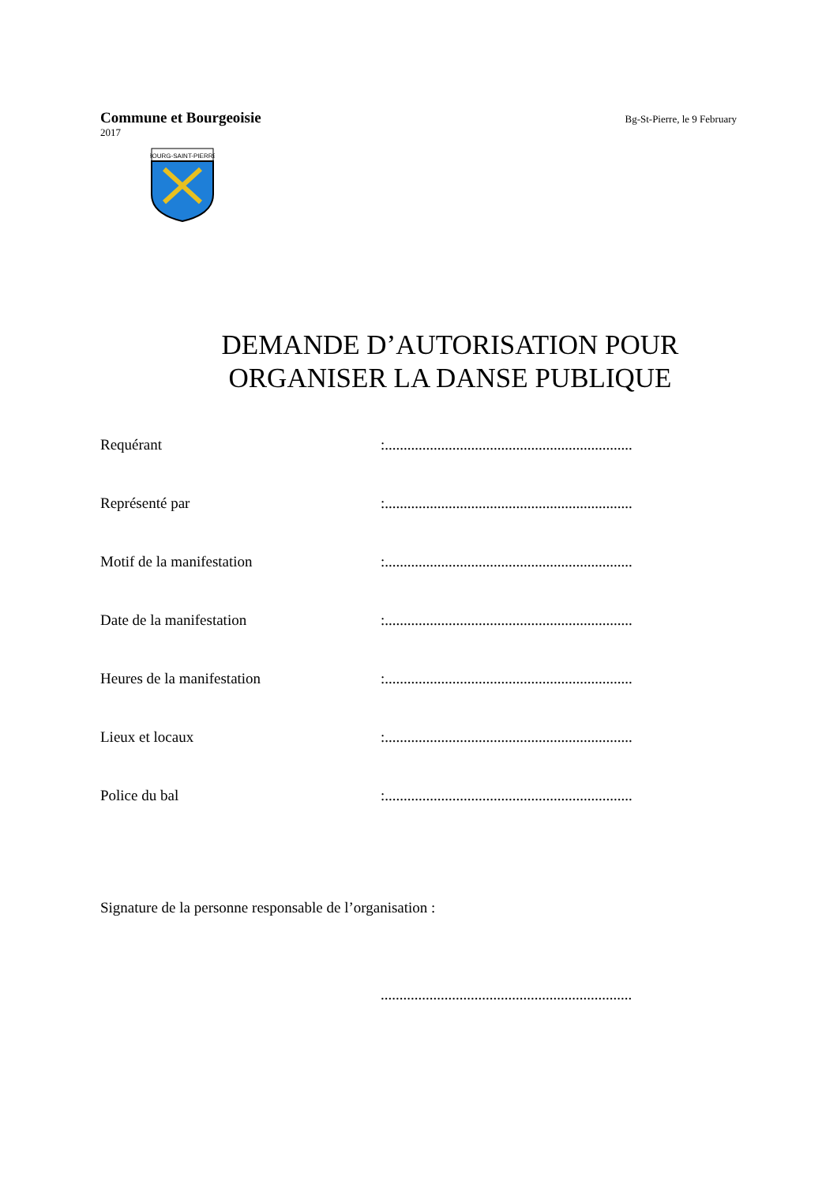Commune et Bourgeoisie Bg-St-Pierre, le 9 February
2017
BOURG-SAINT-PIERRE
DEMANDE D’AUTORISATION POUR
ORGANISER LA DANSE PUBLIQUE
Requérant :..................................................................
Représenté par :..................................................................
Motif de la manifestation :..................................................................
Date de la manifestation :..................................................................
Heures de la manifestation :..................................................................
Lieux et locaux :..................................................................
Police du bal :..................................................................
Signature de la personne responsable de l’organisation :
...................................................................